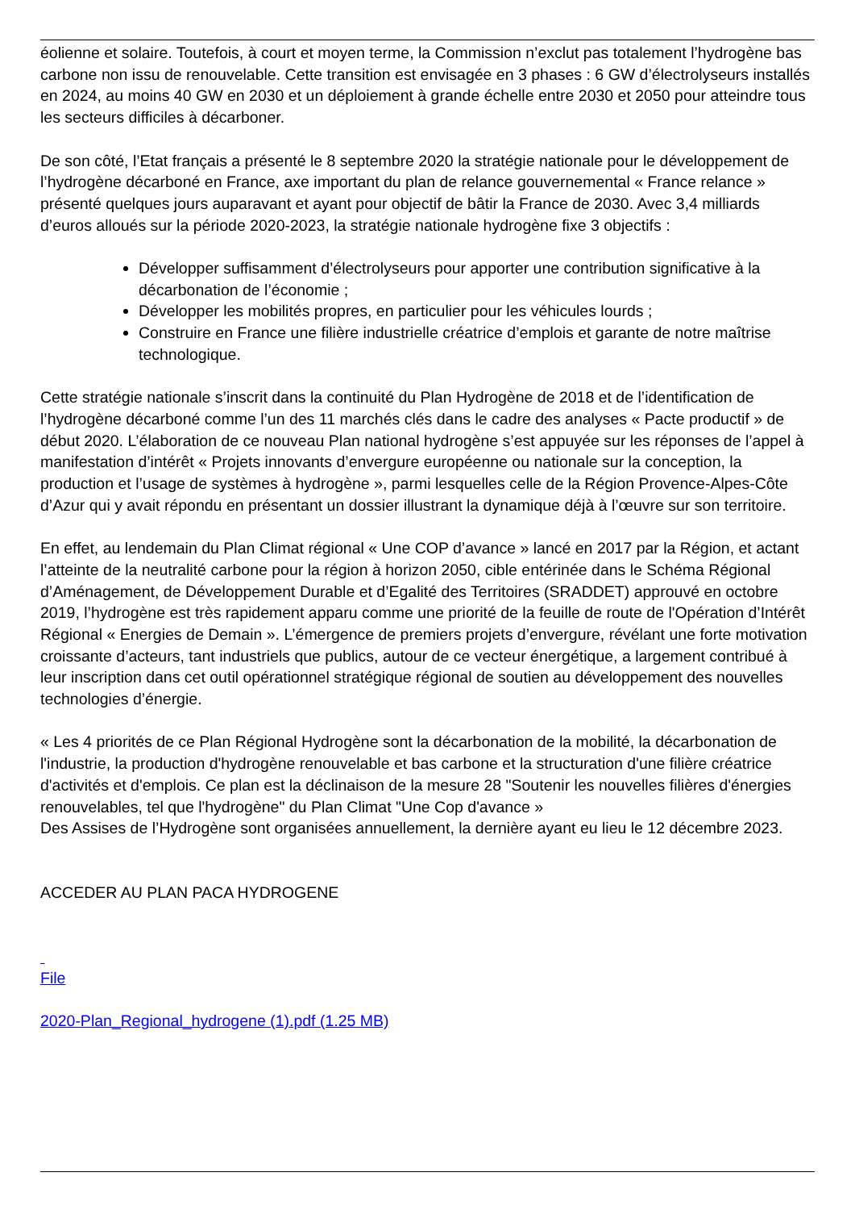éolienne et solaire. Toutefois, à court et moyen terme, la Commission n’exclut pas totalement l’hydrogène bas carbone non issu de renouvelable. Cette transition est envisagée en 3 phases : 6 GW d’électrolyseurs installés en 2024, au moins 40 GW en 2030 et un déploiement à grande échelle entre 2030 et 2050 pour atteindre tous les secteurs difficiles à décarboner.
De son côté, l’Etat français a présenté le 8 septembre 2020 la stratégie nationale pour le développement de l’hydrogène décarboné en France, axe important du plan de relance gouvernemental « France relance » présenté quelques jours auparavant et ayant pour objectif de bâtir la France de 2030. Avec 3,4 milliards d’euros alloués sur la période 2020-2023, la stratégie nationale hydrogène fixe 3 objectifs :
Développer suffisamment d’électrolyseurs pour apporter une contribution significative à la décarbonation de l’économie ;
Développer les mobilités propres, en particulier pour les véhicules lourds ;
Construire en France une filière industrielle créatrice d’emplois et garante de notre maîtrise technologique.
Cette stratégie nationale s’inscrit dans la continuité du Plan Hydrogène de 2018 et de l’identification de l’hydrogène décarboné comme l’un des 11 marchés clés dans le cadre des analyses « Pacte productif » de début 2020. L’élaboration de ce nouveau Plan national hydrogène s’est appuyée sur les réponses de l’appel à manifestation d’intérêt « Projets innovants d’envergure européenne ou nationale sur la conception, la production et l’usage de systèmes à hydrogène », parmi lesquelles celle de la Région Provence-Alpes-Côte d’Azur qui y avait répondu en présentant un dossier illustrant la dynamique déjà à l’œuvre sur son territoire.
En effet, au lendemain du Plan Climat régional « Une COP d’avance » lancé en 2017 par la Région, et actant l’atteinte de la neutralité carbone pour la région à horizon 2050, cible entérinée dans le Schéma Régional d’Aménagement, de Développement Durable et d’Egalité des Territoires (SRADDET) approuvé en octobre 2019, l’hydrogène est très rapidement apparu comme une priorité de la feuille de route de l'Opération d’Intérêt Régional « Energies de Demain ». L’émergence de premiers projets d’envergure, révélant une forte motivation croissante d’acteurs, tant industriels que publics, autour de ce vecteur énergétique, a largement contribué à leur inscription dans cet outil opérationnel stratégique régional de soutien au développement des nouvelles technologies d’énergie.
« Les 4 priorités de ce Plan Régional Hydrogène sont la décarbonation de la mobilité, la décarbonation de l'industrie, la production d'hydrogène renouvelable et bas carbone et la structuration d'une filière créatrice d'activités et d'emplois. Ce plan est la déclinaison de la mesure 28 "Soutenir les nouvelles filières d'énergies renouvelables, tel que l'hydrogène" du Plan Climat "Une Cop d'avance »
Des Assises de l’Hydrogène sont organisées annuellement, la dernière ayant eu lieu le 12 décembre 2023.
ACCEDER AU PLAN PACA HYDROGENE
File
2020-Plan_Regional_hydrogene (1).pdf (1.25 MB)